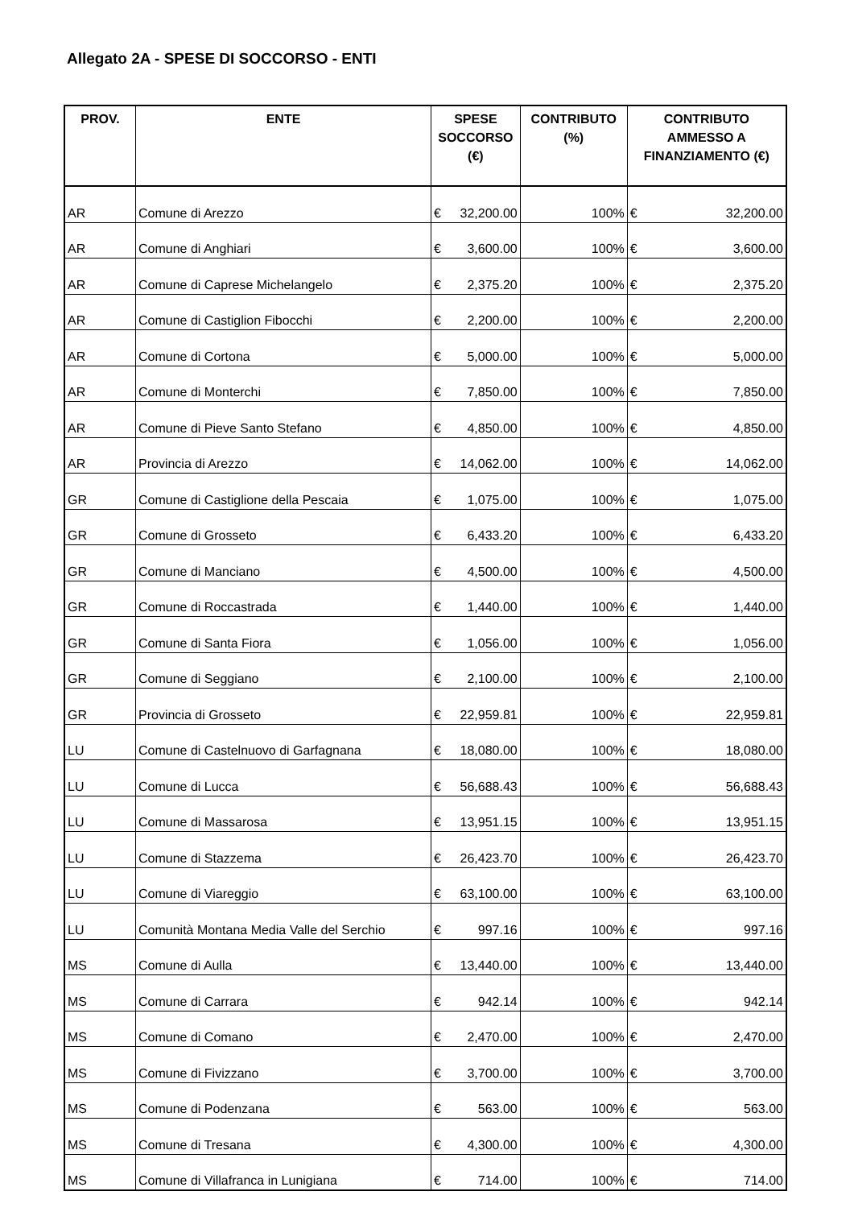Allegato 2A - SPESE DI SOCCORSO - ENTI
| PROV. | ENTE | SPESE SOCCORSO (€) | | CONTRIBUTO (%) | CONTRIBUTO AMMESSO A FINANZIAMENTO (€) | |
| --- | --- | --- | --- | --- | --- | --- |
| AR | Comune di Arezzo | € | 32,200.00 | 100% | € | 32,200.00 |
| AR | Comune di Anghiari | € | 3,600.00 | 100% | € | 3,600.00 |
| AR | Comune di Caprese Michelangelo | € | 2,375.20 | 100% | € | 2,375.20 |
| AR | Comune di Castiglion Fibocchi | € | 2,200.00 | 100% | € | 2,200.00 |
| AR | Comune di Cortona | € | 5,000.00 | 100% | € | 5,000.00 |
| AR | Comune di Monterchi | € | 7,850.00 | 100% | € | 7,850.00 |
| AR | Comune di Pieve Santo Stefano | € | 4,850.00 | 100% | € | 4,850.00 |
| AR | Provincia di Arezzo | € | 14,062.00 | 100% | € | 14,062.00 |
| GR | Comune di Castiglione della Pescaia | € | 1,075.00 | 100% | € | 1,075.00 |
| GR | Comune di Grosseto | € | 6,433.20 | 100% | € | 6,433.20 |
| GR | Comune di Manciano | € | 4,500.00 | 100% | € | 4,500.00 |
| GR | Comune di Roccastrada | € | 1,440.00 | 100% | € | 1,440.00 |
| GR | Comune di Santa Fiora | € | 1,056.00 | 100% | € | 1,056.00 |
| GR | Comune di Seggiano | € | 2,100.00 | 100% | € | 2,100.00 |
| GR | Provincia di Grosseto | € | 22,959.81 | 100% | € | 22,959.81 |
| LU | Comune di Castelnuovo di Garfagnana | € | 18,080.00 | 100% | € | 18,080.00 |
| LU | Comune di Lucca | € | 56,688.43 | 100% | € | 56,688.43 |
| LU | Comune di Massarosa | € | 13,951.15 | 100% | € | 13,951.15 |
| LU | Comune di Stazzema | € | 26,423.70 | 100% | € | 26,423.70 |
| LU | Comune di Viareggio | € | 63,100.00 | 100% | € | 63,100.00 |
| LU | Comunità Montana Media Valle del Serchio | € | 997.16 | 100% | € | 997.16 |
| MS | Comune di Aulla | € | 13,440.00 | 100% | € | 13,440.00 |
| MS | Comune di Carrara | € | 942.14 | 100% | € | 942.14 |
| MS | Comune di Comano | € | 2,470.00 | 100% | € | 2,470.00 |
| MS | Comune di Fivizzano | € | 3,700.00 | 100% | € | 3,700.00 |
| MS | Comune di Podenzana | € | 563.00 | 100% | € | 563.00 |
| MS | Comune di Tresana | € | 4,300.00 | 100% | € | 4,300.00 |
| MS | Comune di Villafranca in Lunigiana | € | 714.00 | 100% | € | 714.00 |